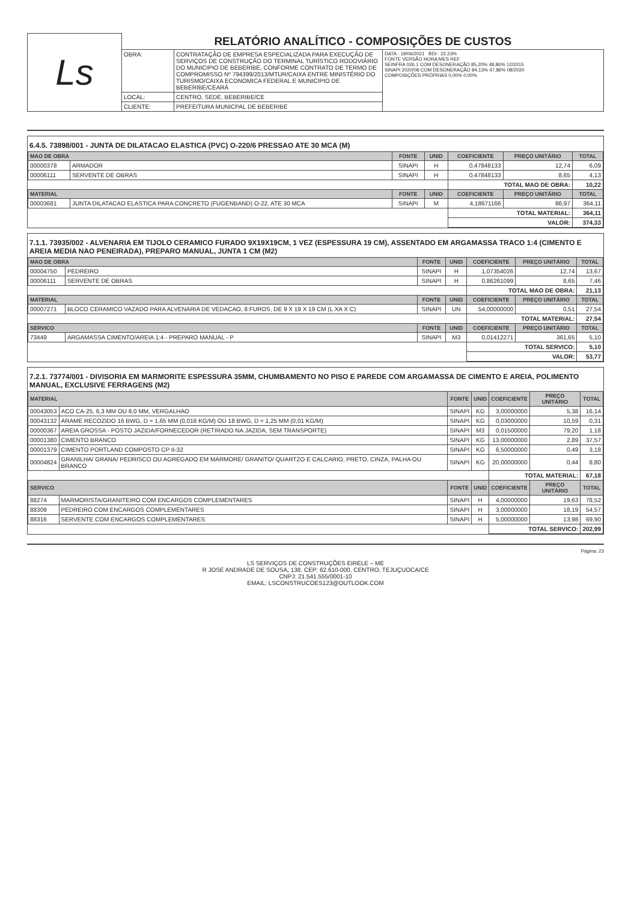| Ls | RELATÓRIO ANALÍTICO - COMPOSIÇÕES DE CUSTOS | | |
| | OBRA: | CONTRATAÇÃO DE EMPRESA ESPECIALIZADA PARA EXECUÇÃO DE SERVIÇOS DE CONSTRUÇÃO DO TERMINAL TURÍSTICO RODOVIÁRIO DO MUNICIPIO DE BEBERIBE, CONFORME CONTRATO DE TERMO DE COMPROMISSO Nº 794399/2013/MTUR/CAIXA ENTRE MINISTÉRIO DO TURISMO/CAIXA ECONOMICA FEDERAL E MUNICIPIO DE BEBERIBE/CEARÁ | DATA : 19/06/2021 BDI : 22,23% FONTE VERSÃO HORA MES REF SEINFRA 026.1 COM DESONERAÇÃO 85,20% 48,86% 12/2015 SINAPI 2020/08 COM DESONERAÇÃO 84,13% 47,86% 08/2020 COMPOSIÇÕES PRÓPRIAS 0,00% 0,00% |
| | LOCAL: | CENTRO, SEDE, BEBERIBE/CE | |
| | CLIENTE: | PREFEITURA MUNICPAL DE BEBERIBE | |
6.4.5. 73898/001 - JUNTA DE DILATACAO ELASTICA (PVC) O-220/6 PRESSAO ATE 30 MCA (M)
| MAO DE OBRA | | FONTE | UNID | COEFICIENTE | PREÇO UNITÁRIO | TOTAL |
| --- | --- | --- | --- | --- | --- | --- |
| 00000378 | ARMADOR | SINAPI | H | 0,47848133 | 12,74 | 6,09 |
| 00006111 | SERVENTE DE OBRAS | SINAPI | H | 0,47848133 | 8,65 | 4,13 |
| | | | | TOTAL MAO DE OBRA: | | 10,22 |
| MATERIAL | | FONTE | UNID | COEFICIENTE | PREÇO UNITÁRIO | TOTAL |
| 00003681 | JUNTA DILATACAO ELASTICA PARA CONCRETO (FUGENBAND) O-22, ATE 30 MCA | SINAPI | M | 4,18671166 | 86,97 | 364,11 |
| | | | | TOTAL MATERIAL: | | 364,11 |
| | | | | VALOR: | | 374,33 |
7.1.1. 73935/002 - ALVENARIA EM TIJOLO CERAMICO FURADO 9X19X19CM, 1 VEZ (ESPESSURA 19 CM), ASSENTADO EM ARGAMASSA TRACO 1:4 (CIMENTO E AREIA MEDIA NAO PENEIRADA), PREPARO MANUAL, JUNTA 1 CM (M2)
| MAO DE OBRA | | FONTE | UNID | COEFICIENTE | PREÇO UNITÁRIO | TOTAL |
| --- | --- | --- | --- | --- | --- | --- |
| 00004750 | PEDREIRO | SINAPI | H | 1,07354026 | 12,74 | 13,67 |
| 00006111 | SERVENTE DE OBRAS | SINAPI | H | 0,86261099 | 8,65 | 7,46 |
| | | | | TOTAL MAO DE OBRA: | | 21,13 |
| MATERIAL | | FONTE | UNID | COEFICIENTE | PREÇO UNITÁRIO | TOTAL |
| 00007271 | BLOCO CERAMICO VAZADO PARA ALVENARIA DE VEDACAO, 8 FUROS, DE 9 X 19 X 19 CM (L XA X C) | SINAPI | UN | 54,00000000 | 0,51 | 27,54 |
| | | | | TOTAL MATERIAL: | | 27,54 |
| SERVICO | | FONTE | UNID | COEFICIENTE | PREÇO UNITÁRIO | TOTAL |
| 73449 | ARGAMASSA CIMENTO/AREIA 1:4 - PREPARO MANUAL - P | SINAPI | M3 | 0,01412271 | 361,65 | 5,10 |
| | | | | TOTAL SERVICO: | | 5,10 |
| | | | | VALOR: | | 53,77 |
7.2.1. 73774/001 - DIVISORIA EM MARMORITE ESPESSURA 35MM, CHUMBAMENTO NO PISO E PAREDE COM ARGAMASSA DE CIMENTO E AREIA, POLIMENTO MANUAL, EXCLUSIVE FERRAGENS (M2)
| MATERIAL | | FONTE | UNID | COEFICIENTE | PREÇO UNITÁRIO | TOTAL |
| --- | --- | --- | --- | --- | --- | --- |
| 00043053 | ACO CA-25, 6,3 MM OU 8,0 MM, VERGALHAO | SINAPI | KG | 3,00000000 | 5,38 | 16,14 |
| 00043132 | ARAME RECOZIDO 16 BWG, D = 1,65 MM (0,016 KG/M) OU 18 BWG, D = 1,25 MM (0,01 KG/M) | SINAPI | KG | 0,03000000 | 10,59 | 0,31 |
| 00000367 | AREIA GROSSA - POSTO JAZIDA/FORNECEDOR (RETIRADO NA JAZIDA, SEM TRANSPORTE) | SINAPI | M3 | 0,01500000 | 79,20 | 1,18 |
| 00001380 | CIMENTO BRANCO | SINAPI | KG | 13,00000000 | 2,89 | 37,57 |
| 00001379 | CIMENTO PORTLAND COMPOSTO CP II-32 | SINAPI | KG | 6,50000000 | 0,49 | 3,18 |
| 00004824 | GRANILHA/ GRANA/ PEDRISCO OU AGREGADO EM MARMORE/ GRANITO/ QUARTZO E CALCARIO, PRETO, CINZA, PALHA OU BRANCO | SINAPI | KG | 20,00000000 | 0,44 | 8,80 |
| | | | | TOTAL MATERIAL: | | 67,18 |
| SERVICO | | FONTE | UNID | COEFICIENTE | PREÇO UNITÁRIO | TOTAL |
| 88274 | MARMORISTA/GRANITEIRO COM ENCARGOS COMPLEMENTARES | SINAPI | H | 4,00000000 | 19,63 | 78,52 |
| 88309 | PEDREIRO COM ENCARGOS COMPLEMENTARES | SINAPI | H | 3,00000000 | 18,19 | 54,57 |
| 88316 | SERVENTE COM ENCARGOS COMPLEMENTARES | SINAPI | H | 5,00000000 | 13,98 | 69,90 |
| | | | | TOTAL SERVICO: | | 202,99 |
Página: 23
LS SERVIÇOS DE CONSTRUÇÕES EIRELE – ME
R JOSE ANDRADE DE SOUSA, 138, CEP: 62.610-000, CENTRO, TEJUÇUOCA/CE
CNPJ: 21.541.555/0001-10
EMAIL: LSCONSTRUCOES123@OUTLOOK.COM